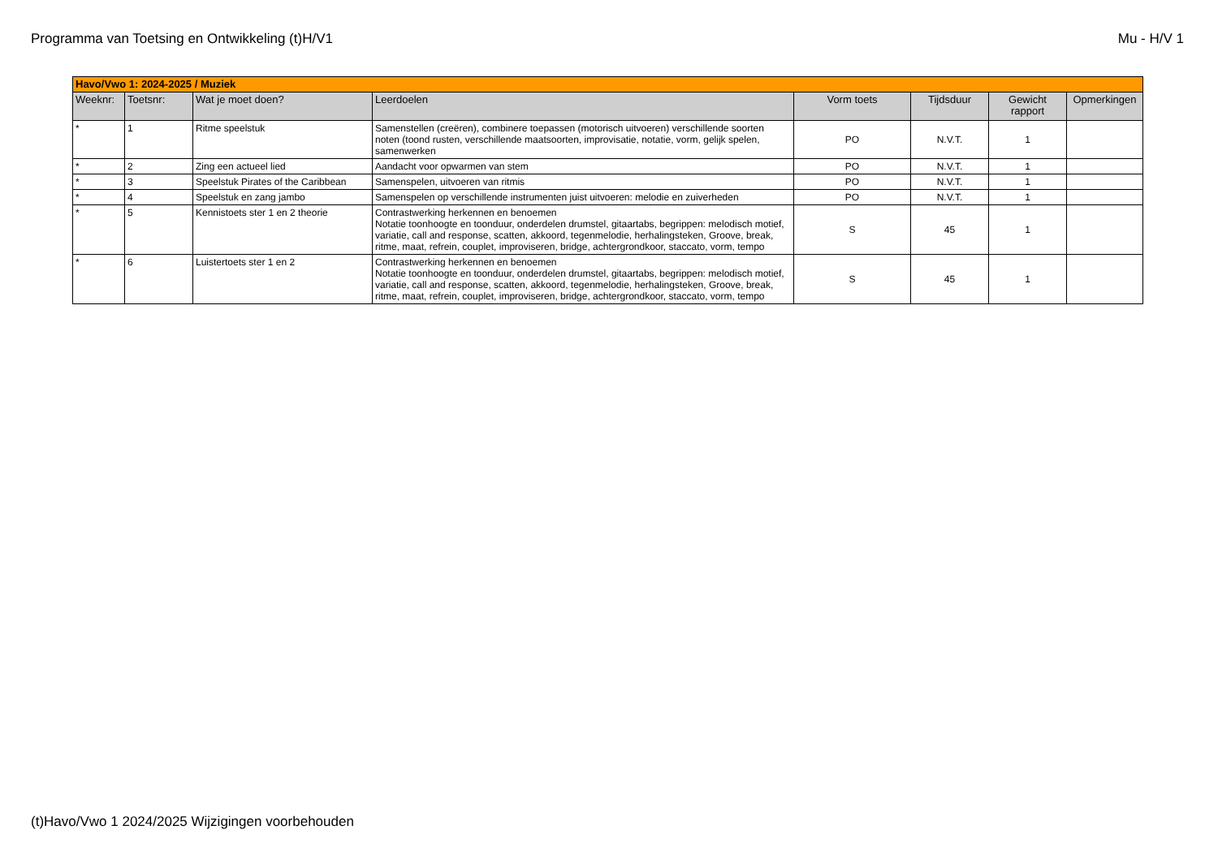Programma van Toetsing en Ontwikkeling (t)H/V1 Mu - H/V 1
| Havo/Vwo 1: 2024-2025 / Muziek | | | | | | | |
| Weeknr: | Toetsnr: | Wat je moet doen? | Leerdoelen | Vorm toets | Tijdsduur | Gewicht rapport | Opmerkingen |
| * | 1 | Ritme speelstuk | Samenstellen (creëren), combinere toepassen (motorisch uitvoeren) verschillende soorten noten (toond rusten, verschillende maatsoorten, improvisatie, notatie, vorm, gelijk spelen, samenwerken | PO | N.V.T. | 1 | |
| * | 2 | Zing een actueel lied | Aandacht voor opwarmen van stem | PO | N.V.T. | 1 | |
| * | 3 | Speelstuk Pirates of the Caribbean | Samenspelen, uitvoeren van ritmis | PO | N.V.T. | 1 | |
| * | 4 | Speelstuk en zang jambo | Samenspelen op verschillende instrumenten juist uitvoeren: melodie en zuiverheden | PO | N.V.T. | 1 | |
| * | 5 | Kennistoets ster 1 en 2 theorie | Contrastwerking herkennen en benoemen Notatie toonhoogte en toonduur, onderdelen drumstel, gitaartabs, begrippen: melodisch motief, variatie, call and response, scatten, akkoord, tegenmelodie, herhalingsteken, Groove, break, ritme, maat, refrein, couplet, improviseren, bridge, achtergrondkoor, staccato, vorm, tempo | S | 45 | 1 | |
| * | 6 | Luistertoets ster 1 en 2 | Contrastwerking herkennen en benoemen Notatie toonhoogte en toonduur, onderdelen drumstel, gitaartabs, begrippen: melodisch motief, variatie, call and response, scatten, akkoord, tegenmelodie, herhalingsteken, Groove, break, ritme, maat, refrein, couplet, improviseren, bridge, achtergrondkoor, staccato, vorm, tempo | S | 45 | 1 | |
(t)Havo/Vwo 1 2024/2025 Wijzigingen voorbehouden